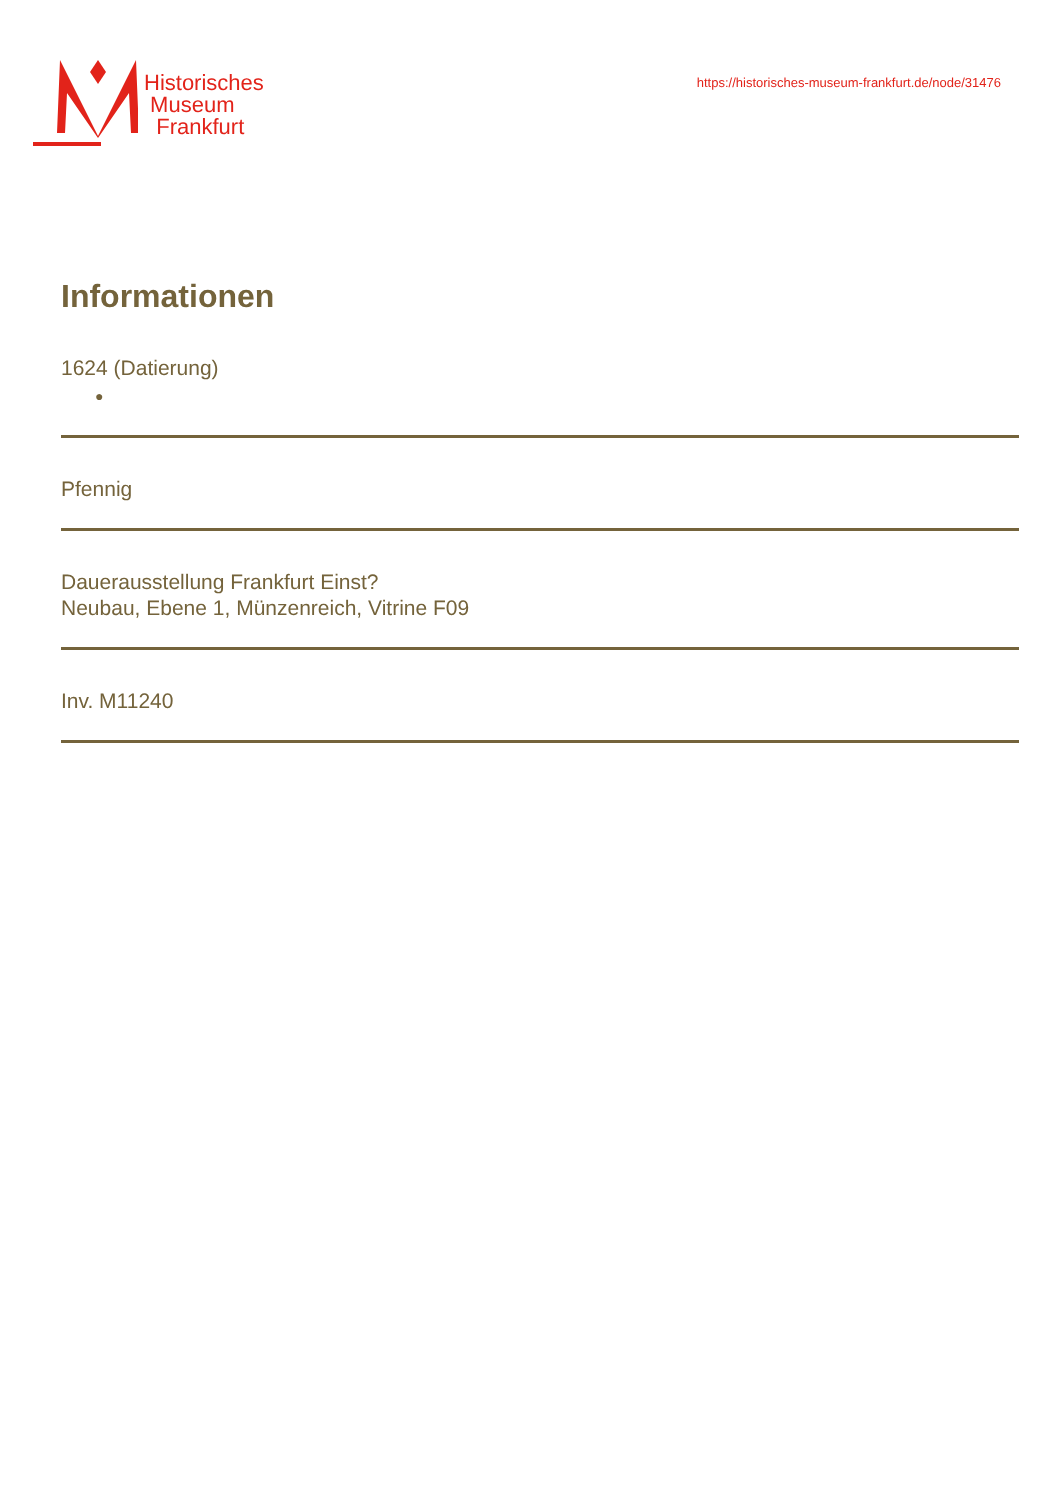Historisches
Museum
Frankfurt
https://historisches-museum-frankfurt.de/node/31476
Informationen
1624 (Datierung)
●
Pfennig
Dauerausstellung Frankfurt Einst?
Neubau, Ebene 1, Münzenreich, Vitrine F09
Inv. M11240